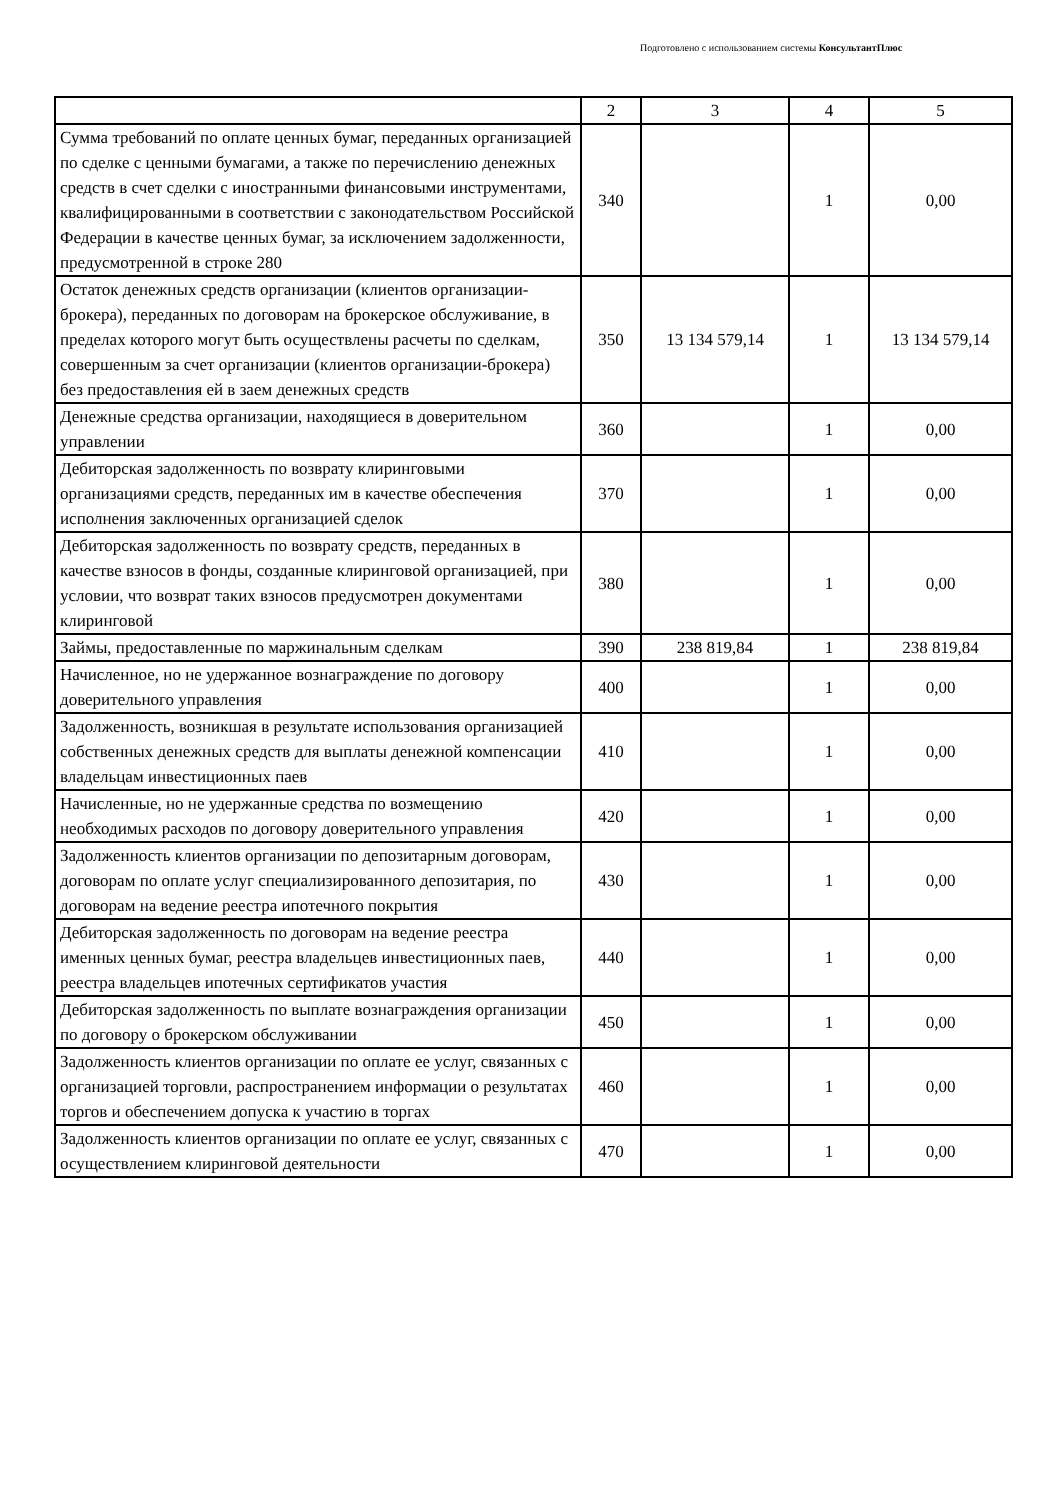Подготовлено с использованием системы КонсультантПлюс
| | 2 | 3 | 4 | 5 |
| --- | --- | --- | --- | --- |
| Сумма требований по оплате ценных бумаг, переданных организацией по сделке с ценными бумагами, а также по перечислению денежных средств в счет сделки с иностранными финансовыми инструментами, квалифицированными в соответствии с законодательством Российской Федерации в качестве ценных бумаг, за исключением задолженности, предусмотренной в строке 280 | 340 | | 1 | 0,00 |
| Остаток денежных средств организации (клиентов организации-брокера), переданных по договорам на брокерское обслуживание, в пределах которого могут быть осуществлены расчеты по сделкам, совершенным за счет организации (клиентов организации-брокера) без предоставления ей в заем денежных средств | 350 | 13 134 579,14 | 1 | 13 134 579,14 |
| Денежные средства организации, находящиеся в доверительном управлении | 360 | | 1 | 0,00 |
| Дебиторская задолженность по возврату клиринговыми организациями средств, переданных им в качестве обеспечения исполнения заключенных организацией сделок | 370 | | 1 | 0,00 |
| Дебиторская задолженность по возврату средств, переданных в качестве взносов в фонды, созданные клиринговой организацией, при условии, что возврат таких взносов предусмотрен документами клиринговой | 380 | | 1 | 0,00 |
| Займы, предоставленные по маржинальным сделкам | 390 | 238 819,84 | 1 | 238 819,84 |
| Начисленное, но не удержанное вознаграждение по договору доверительного управления | 400 | | 1 | 0,00 |
| Задолженность, возникшая в результате использования организацией собственных денежных средств для выплаты денежной компенсации владельцам инвестиционных паев | 410 | | 1 | 0,00 |
| Начисленные, но не удержанные средства по возмещению необходимых расходов по договору доверительного управления | 420 | | 1 | 0,00 |
| Задолженность клиентов организации по депозитарным договорам, договорам по оплате услуг специализированного депозитария, по договорам на ведение реестра ипотечного покрытия | 430 | | 1 | 0,00 |
| Дебиторская задолженность по договорам на ведение реестра именных ценных бумаг, реестра владельцев инвестиционных паев, реестра владельцев ипотечных сертификатов участия | 440 | | 1 | 0,00 |
| Дебиторская задолженность по выплате вознаграждения организации по договору о брокерском обслуживании | 450 | | 1 | 0,00 |
| Задолженность клиентов организации по оплате ее услуг, связанных с организацией торговли, распространением информации о результатах торгов и обеспечением допуска к участию в торгах | 460 | | 1 | 0,00 |
| Задолженность клиентов организации по оплате ее услуг, связанных с осуществлением клиринговой деятельности | 470 | | 1 | 0,00 |